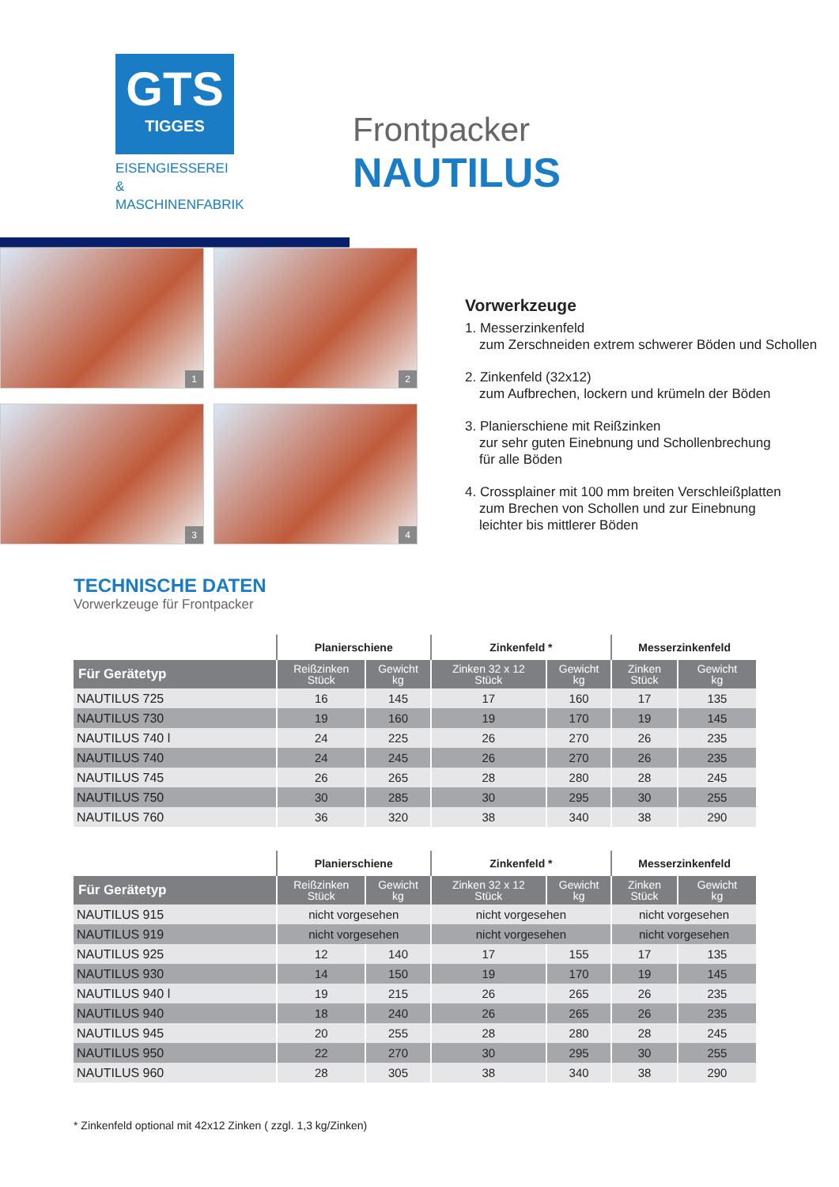GTS
TIGGES
EISENGIESSEREI &
MASCHINENFABRIK
Frontpacker
NAUTILUS
1
2
3
4
Vorwerkzeuge
1. Messerzinkenfeld
zum Zerschneiden extrem schwerer Böden und Schollen
2. Zinkenfeld (32x12)
zum Aufbrechen, lockern und krümeln der Böden
3. Planierschiene mit Reißzinken
zur sehr guten Einebnung und Schollenbrechung
für alle Böden
4. Crossplainer mit 100 mm breiten Verschleißplatten
zum Brechen von Schollen und zur Einebnung
leichter bis mittlerer Böden
TECHNISCHE DATEN
Vorwerkzeuge für Frontpacker
| | Planierschiene | | Zinkenfeld * | | Messerzinkenfeld | |
| --- | --- | --- | --- | --- | --- | --- |
| Für Gerätetyp | Reißzinken Stück | Gewicht kg | Zinken 32 x 12 Stück | Gewicht kg | Zinken Stück | Gewicht kg |
| NAUTILUS 725 | 16 | 145 | 17 | 160 | 17 | 135 |
| NAUTILUS 730 | 19 | 160 | 19 | 170 | 19 | 145 |
| NAUTILUS 740 l | 24 | 225 | 26 | 270 | 26 | 235 |
| NAUTILUS 740 | 24 | 245 | 26 | 270 | 26 | 235 |
| NAUTILUS 745 | 26 | 265 | 28 | 280 | 28 | 245 |
| NAUTILUS 750 | 30 | 285 | 30 | 295 | 30 | 255 |
| NAUTILUS 760 | 36 | 320 | 38 | 340 | 38 | 290 |
| | Planierschiene | | Zinkenfeld * | | Messerzinkenfeld | |
| --- | --- | --- | --- | --- | --- | --- |
| Für Gerätetyp | Reißzinken Stück | Gewicht kg | Zinken 32 x 12 Stück | Gewicht kg | Zinken Stück | Gewicht kg |
| NAUTILUS 915 | nicht vorgesehen | | nicht vorgesehen | | nicht vorgesehen | |
| NAUTILUS 919 | nicht vorgesehen | | nicht vorgesehen | | nicht vorgesehen | |
| NAUTILUS 925 | 12 | 140 | 17 | 155 | 17 | 135 |
| NAUTILUS 930 | 14 | 150 | 19 | 170 | 19 | 145 |
| NAUTILUS 940 l | 19 | 215 | 26 | 265 | 26 | 235 |
| NAUTILUS 940 | 18 | 240 | 26 | 265 | 26 | 235 |
| NAUTILUS 945 | 20 | 255 | 28 | 280 | 28 | 245 |
| NAUTILUS 950 | 22 | 270 | 30 | 295 | 30 | 255 |
| NAUTILUS 960 | 28 | 305 | 38 | 340 | 38 | 290 |
* Zinkenfeld optional mit 42x12 Zinken ( zzgl. 1,3 kg/Zinken)